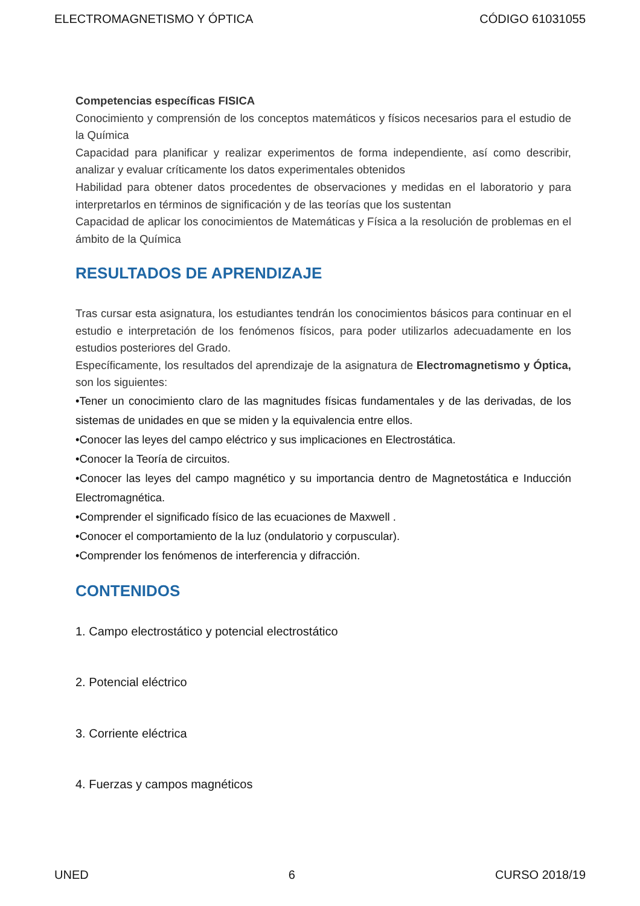ELECTROMAGNETISMO Y ÓPTICA CÓDIGO 61031055
Competencias específicas FISICA
Conocimiento y comprensión de los conceptos matemáticos y físicos necesarios para el estudio de la Química
Capacidad para planificar y realizar experimentos de forma independiente, así como describir, analizar y evaluar críticamente los datos experimentales obtenidos
Habilidad para obtener datos procedentes de observaciones y medidas en el laboratorio y para interpretarlos en términos de significación y de las teorías que los sustentan
Capacidad de aplicar los conocimientos de Matemáticas y Física a la resolución de problemas en el ámbito de la Química
RESULTADOS DE APRENDIZAJE
Tras cursar esta asignatura, los estudiantes tendrán los conocimientos básicos para continuar en el estudio e interpretación de los fenómenos físicos, para poder utilizarlos adecuadamente en los estudios posteriores del Grado.
Específicamente, los resultados del aprendizaje de la asignatura de Electromagnetismo y Óptica, son los siguientes:
•Tener un conocimiento claro de las magnitudes físicas fundamentales y de las derivadas, de los sistemas de unidades en que se miden y la equivalencia entre ellos.
•Conocer las leyes del campo eléctrico y sus implicaciones en Electrostática.
•Conocer la Teoría de circuitos.
•Conocer las leyes del campo magnético y su importancia dentro de Magnetostática e Inducción Electromagnética.
•Comprender el significado físico de las ecuaciones de Maxwell .
•Conocer el comportamiento de la luz (ondulatorio y corpuscular).
•Comprender los fenómenos de interferencia y difracción.
CONTENIDOS
1. Campo electrostático y potencial electrostático
2. Potencial eléctrico
3. Corriente eléctrica
4. Fuerzas y campos magnéticos
UNED 6 CURSO 2018/19